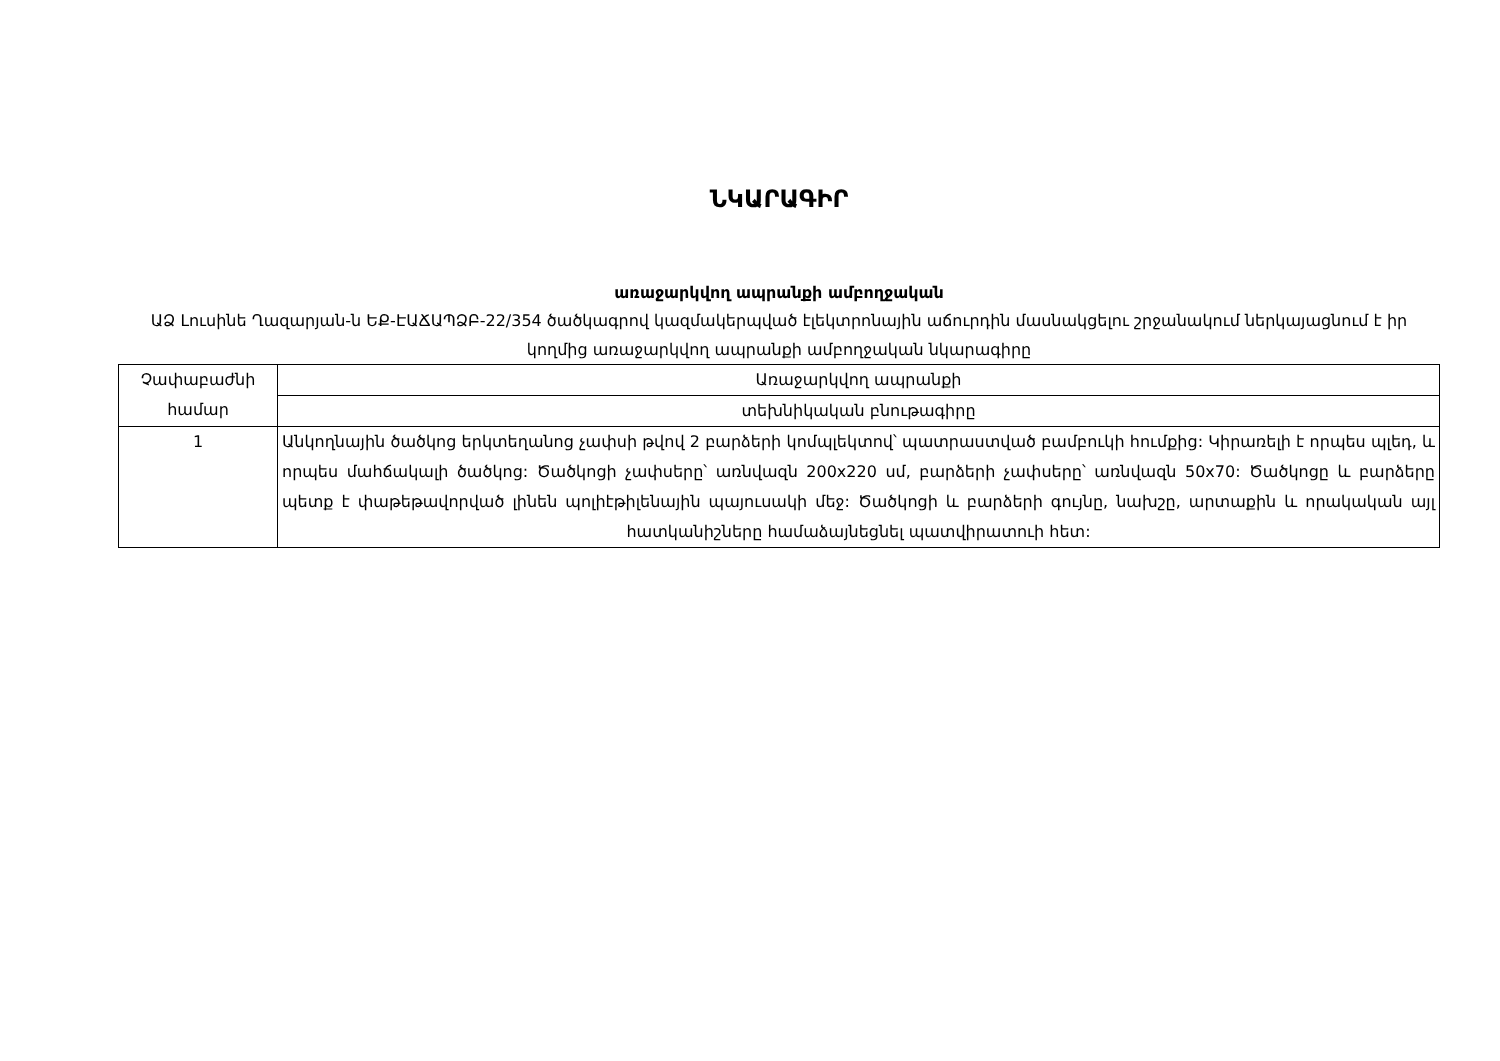ՆԿԱՐԱԳԻՐ
առաջարկվող ապրանքի ամբողջական
ԱՁ Լուսինե Ղազարյան-ն ԵՔ-ԷԱՃԱՊՁԲ-22/354 ծածկագրով կազմակերպված էլեկտրոնային աճուրդին մասնակցելու շրջանակում ներկայացնում է իր կողմից առաջարկվող ապրանքի ամբողջական նկարագիրը
| Չափաբաժնի համար | Առաջարկվող ապրանքի |
| | տեխնիկական բնութագիրը |
| 1 | Անկողնային ծածկոց երկտեղանոց չափսի թվով 2 բարձերի կոմպլեկտով՝ պատրաստված բամբուկի հումքից: Կիրառելի է որպես պլեդ, և որպես մահճակալի ծածկոց: Ծածկոցի չափսերը՝ առնվազն 200x220 սմ, բարձերի չափսերը՝ առնվազն 50x70: Ծածկոցը և բարձերը պետք է փաթեթավորված լինեն պոլիէթիլենային պայուսակի մեջ: Ծածկոցի և բարձերի գույնը, նախշը, արտաքին և որակական այլ հատկանիշները համաձայնեցնել պատվիրատուի հետ: |